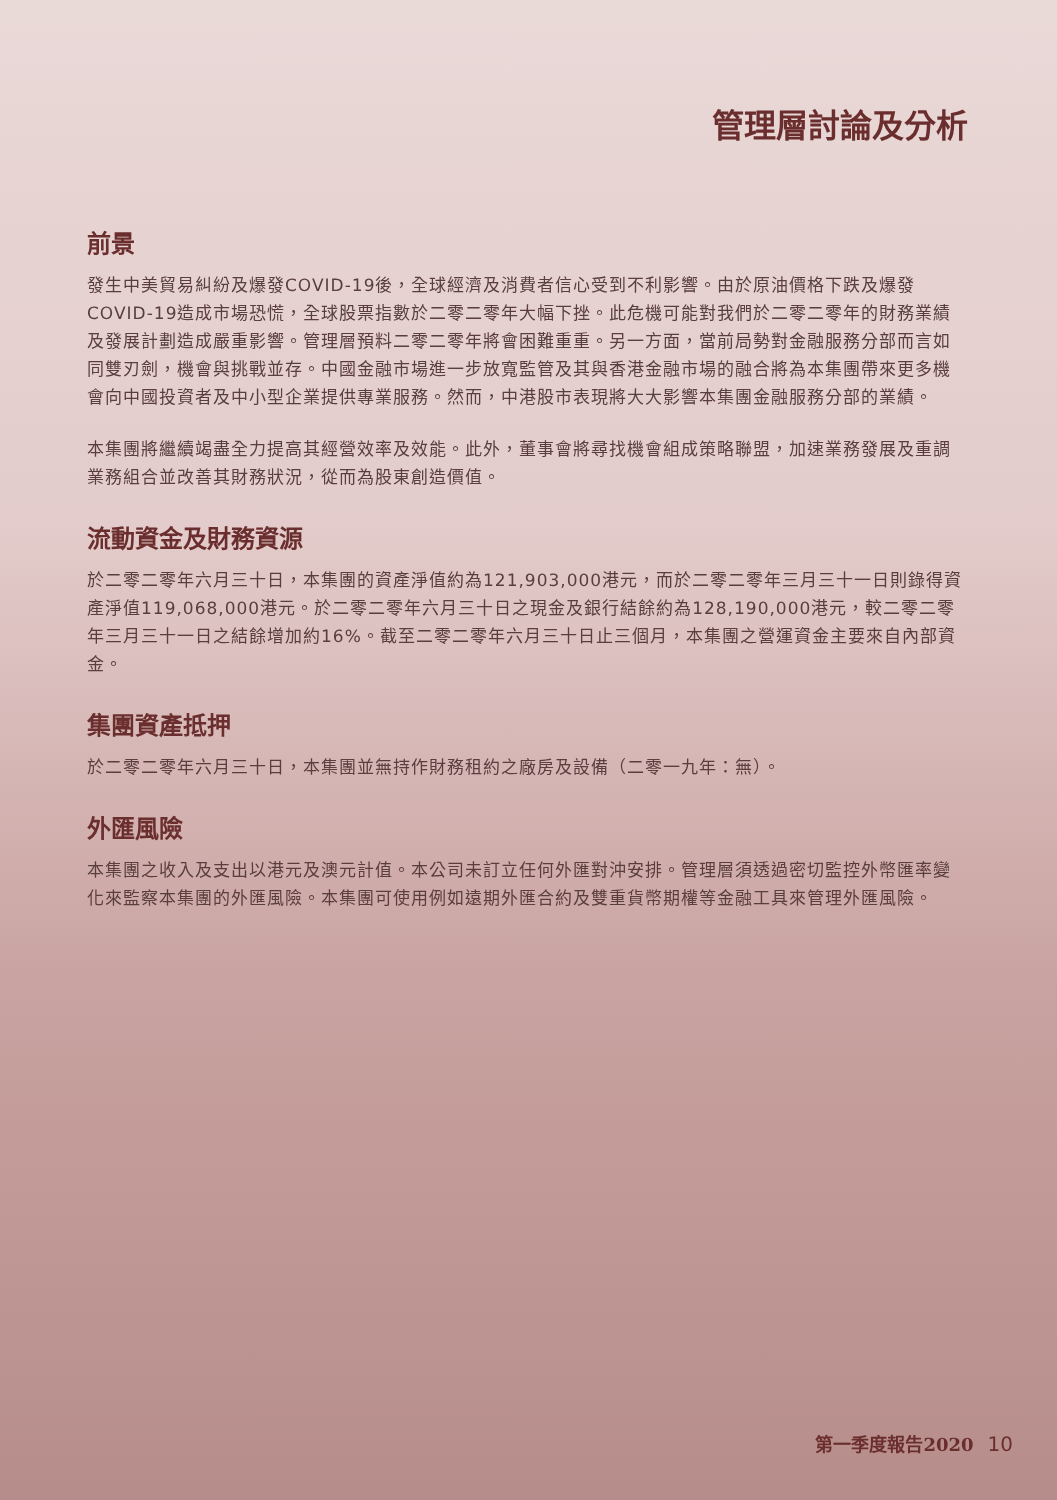管理層討論及分析
前景
發生中美貿易糾紛及爆發COVID-19後，全球經濟及消費者信心受到不利影響。由於原油價格下跌及爆發COVID-19造成市場恐慌，全球股票指數於二零二零年大幅下挫。此危機可能對我們於二零二零年的財務業績及發展計劃造成嚴重影響。管理層預料二零二零年將會困難重重。另一方面，當前局勢對金融服務分部而言如同雙刃劍，機會與挑戰並存。中國金融市場進一步放寬監管及其與香港金融市場的融合將為本集團帶來更多機會向中國投資者及中小型企業提供專業服務。然而，中港股市表現將大大影響本集團金融服務分部的業績。
本集團將繼續竭盡全力提高其經營效率及效能。此外，董事會將尋找機會組成策略聯盟，加速業務發展及重調業務組合並改善其財務狀況，從而為股東創造價值。
流動資金及財務資源
於二零二零年六月三十日，本集團的資產淨值約為121,903,000港元，而於二零二零年三月三十一日則錄得資產淨值119,068,000港元。於二零二零年六月三十日之現金及銀行結餘約為128,190,000港元，較二零二零年三月三十一日之結餘增加約16%。截至二零二零年六月三十日止三個月，本集團之營運資金主要來自內部資金。
集團資產抵押
於二零二零年六月三十日，本集團並無持作財務租約之廠房及設備（二零一九年：無）。
外匯風險
本集團之收入及支出以港元及澳元計值。本公司未訂立任何外匯對沖安排。管理層須透過密切監控外幣匯率變化來監察本集團的外匯風險。本集團可使用例如遠期外匯合約及雙重貨幣期權等金融工具來管理外匯風險。
第一季度報告2020 10